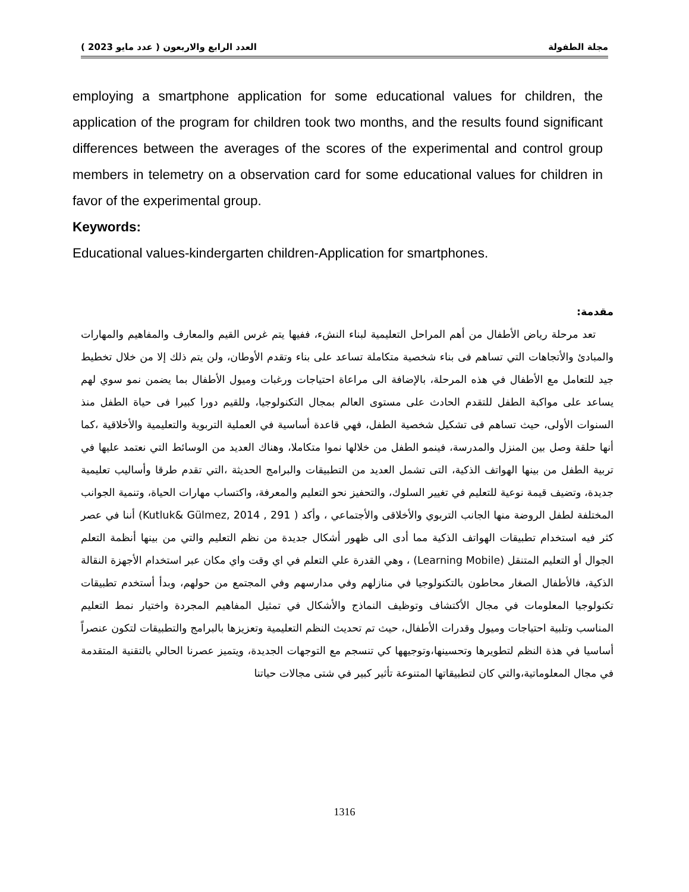مجلة الطفولة العدد الرابع والاربعون ( عدد مايو 2023 )
employing a smartphone application for some educational values for children, the application of the program for children took two months, and the results found significant differences between the averages of the scores of the experimental and control group members in telemetry on a observation card for some educational values for children in favor of the experimental group.
Keywords:
Educational values-kindergarten children-Application for smartphones.
مقدمة:
تعد مرحلة رياض الأطفال من أهم المراحل التعليمية لبناء النشء، ففيها يتم غرس القيم والمعارف والمفاهيم والمهارات والمبادئ والأتجاهات التي تساهم فى بناء شخصية متكاملة تساعد على بناء وتقدم الأوطان، ولن يتم ذلك إلا من خلال تخطيط جيد للتعامل مع الأطفال في هذه المرحلة، بالإضافة الى مراعاة احتياجات ورغبات وميول الأطفال بما يضمن نمو سوي لهم يساعد على مواكبة الطفل للتقدم الحادث على مستوى العالم بمجال التكنولوجيا، وللقيم دورا كبيرا فى حياة الطفل منذ السنوات الأولى، حيث تساهم فى تشكيل شخصية الطفل، فهي قاعدة أساسية في العملية التربوية والتعليمية والأخلاقية ،كما أنها حلقة وصل بين المنزل والمدرسة، فينمو الطفل من خلالها نموا متكاملا، وهناك العديد من الوسائط التي نعتمد عليها في تربية الطفل من بينها الهواتف الذكية، التى تشمل العديد من التطبيقات والبرامج الحديثة ،التي تقدم طرقا وأساليب تعليمية جديدة، وتضيف قيمة نوعية للتعليم في تغيير السلوك، والتحفيز نحو التعليم والمعرفة، واكتساب مهارات الحياة، وتنمية الجوانب المختلفة لطفل الروضة منها الجانب التربوي والأخلاقى والأجتماعي ، وأكد ( Kutluk& Gülmez, 2014 , 291) أننا في عصر كثر فيه استخدام تطبيقات الهواتف الذكية مما أدى الى ظهور أشكال جديدة من نظم التعليم والتي من بينها أنظمة التعلم الجوال أو التعليم المتنقل (Learning Mobile) ، وهي القدرة علي التعلم في اي وقت واي مكان عبر استخدام الأجهزة النقالة الذكية، فالأطفال الصغار محاطون بالتكنولوجيا في منازلهم وفي مدارسهم وفي المجتمع من حولهم، وبدأ أستخدم تطبيقات تكنولوجيا المعلومات في مجال الأكتشاف وتوظيف النماذج والأشكال في تمثيل المفاهيم المجردة واختيار نمط التعليم المناسب وتلبية احتياجات وميول وقدرات الأطفال، حيث تم تحديث النظم التعليمية وتعزيزها بالبرامج والتطبيقات لتكون عنصراً أساسيا في هذة النظم لتطويرها وتحسينها،وتوجيهها كي تنسجم مع التوجهات الجديدة، ويتميز عصرنا الحالي بالتقنية المتقدمة في مجال المعلوماتية،والتي كان لتطبيقاتها المتنوعة تأثير كبير في شتى مجالات حياتنا
1316